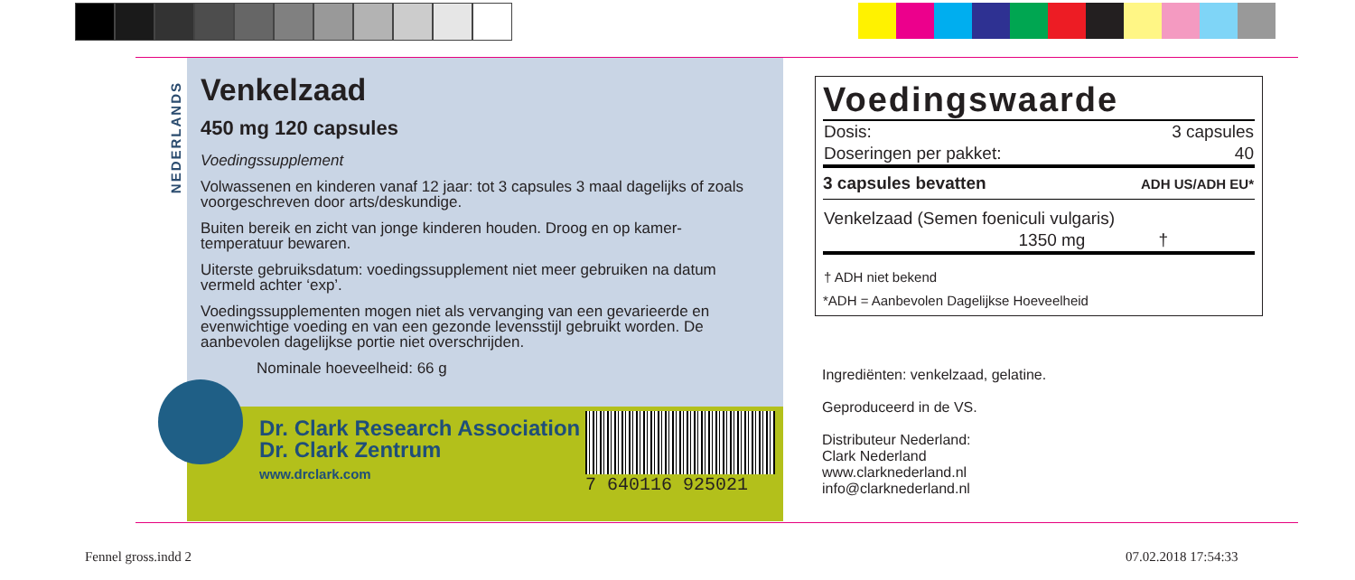NEDERLANDS
Venkelzaad
450 mg 120 capsules
Voedingssupplement
Volwassenen en kinderen vanaf 12 jaar: tot 3 capsules 3 maal dagelijks of zoals voorgeschreven door arts/deskundige.
Buiten bereik en zicht van jonge kinderen houden. Droog en op kamer-temperatuur bewaren.
Uiterste gebruiksdatum: voedingssupplement niet meer gebruiken na datum vermeld achter ‘exp’.
Voedingssupplementen mogen niet als vervanging van een gevarieerde en evenwichtige voeding en van een gezonde levensstijl gebruikt worden. De aanbevolen dagelijkse portie niet overschrijden.
Nominale hoeveelheid: 66 g
Dr. Clark Research Association
Dr. Clark Zentrum
www.drclark.com
7 640116 925021
Voedingswaarde
| Dosis: | 3 capsules |
| Doseringen per pakket: | 40 |
| 3 capsules bevatten | ADH US/ADH EU* |
| Venkelzaad (Semen foeniculi vulgaris) | |
| 1350 mg | † |
| † ADH niet bekend | |
| *ADH = Aanbevolen Dagelijkse Hoeveelheid | |
Ingrediënten: venkelzaad, gelatine.
Geproduceerd in de VS.
Distributeur Nederland:
Clark Nederland
www.clarknederland.nl
info@clarknederland.nl
Fennel gross.indd 2 07.02.2018 17:54:33